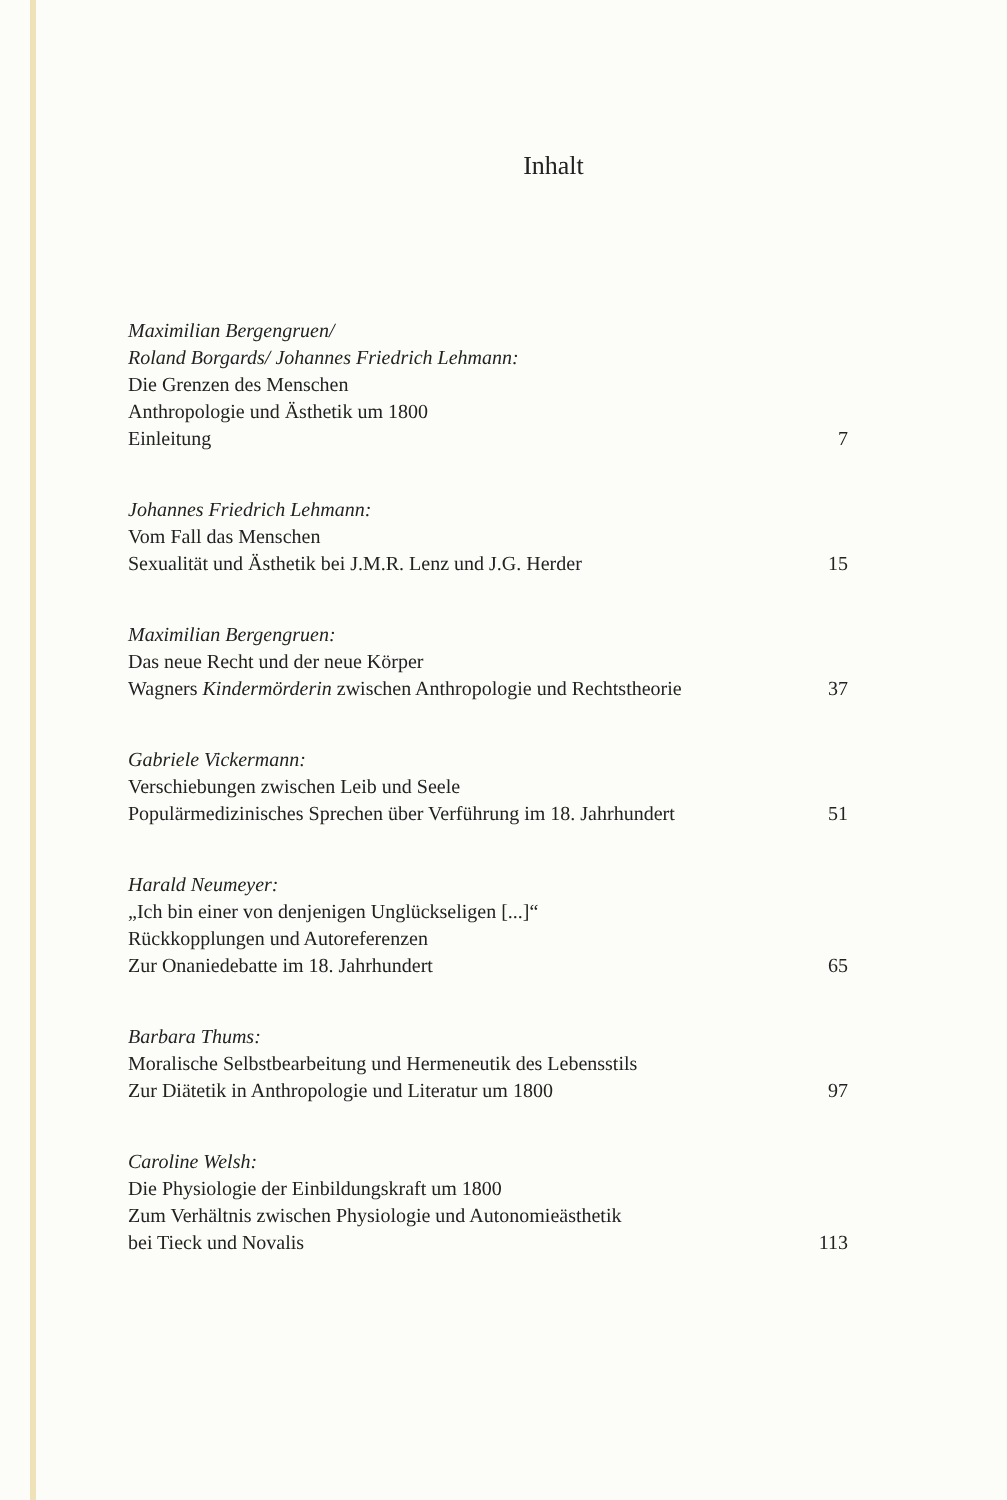Inhalt
Maximilian Bergengruen/
Roland Borgards/ Johannes Friedrich Lehmann:
Die Grenzen des Menschen
Anthropologie und Ästhetik um 1800
Einleitung 7
Johannes Friedrich Lehmann:
Vom Fall das Menschen
Sexualität und Ästhetik bei J.M.R. Lenz und J.G. Herder 15
Maximilian Bergengruen:
Das neue Recht und der neue Körper
Wagners Kindermörderin zwischen Anthropologie und Rechtstheorie 37
Gabriele Vickermann:
Verschiebungen zwischen Leib und Seele
Populärmedizinisches Sprechen über Verführung im 18. Jahrhundert 51
Harald Neumeyer:
„Ich bin einer von denjenigen Unglückseligen [...]“
Rückkopplungen und Autoreferenzen
Zur Onaniedebatte im 18. Jahrhundert 65
Barbara Thums:
Moralische Selbstbearbeitung und Hermeneutik des Lebensstils
Zur Diätetik in Anthropologie und Literatur um 1800 97
Caroline Welsh:
Die Physiologie der Einbildungskraft um 1800
Zum Verhältnis zwischen Physiologie und Autonomieästhetik
bei Tieck und Novalis 113